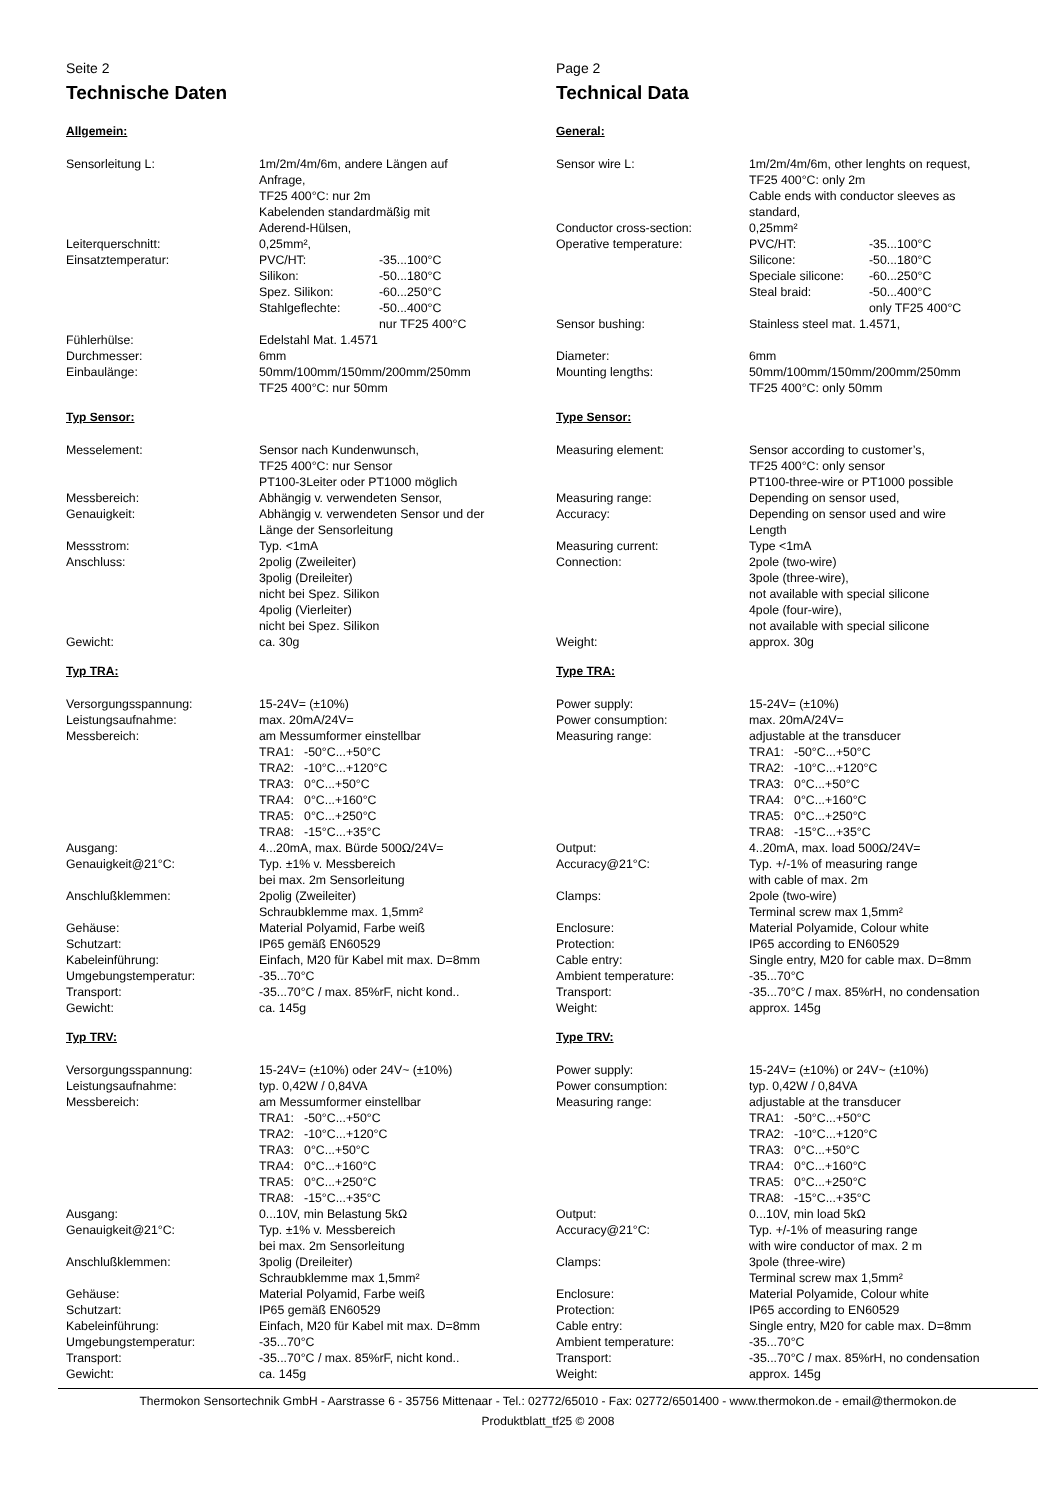Seite 2
Technische Daten
Allgemein:
| Sensorleitung L: | 1m/2m/4m/6m, andere Längen auf Anfrage, TF25 400°C: nur 2m Kabelenden standardmäßig mit Aderend-Hülsen, | |
| Leiterquerschnitt: | 0,25mm², | |
| Einsatztemperatur: | PVC/HT: | -35...100°C |
| | Silikon: | -50...180°C |
| | Spez. Silikon: | -60...250°C |
| | Stahlgeflechte: | -50...400°C nur TF25 400°C |
| Fühlerhülse: | Edelstahl Mat. 1.4571 | |
| Durchmesser: | 6mm | |
| Einbaulänge: | 50mm/100mm/150mm/200mm/250mm TF25 400°C: nur 50mm | |
Typ Sensor:
| Messelement: | Sensor nach Kundenwunsch, TF25 400°C: nur Sensor PT100-3Leiter oder PT1000 möglich |
| Messbereich: | Abhängig v. verwendeten Sensor, |
| Genauigkeit: | Abhängig v. verwendeten Sensor und der Länge der Sensorleitung |
| Messstrom: | Typ. <1mA |
| Anschluss: | 2polig (Zweileiter) 3polig (Dreileiter) nicht bei Spez. Silikon 4polig (Vierleiter) nicht bei Spez. Silikon |
| Gewicht: | ca. 30g |
Typ TRA:
| Versorgungsspannung: | 15-24V= (±10%) |
| Leistungsaufnahme: | max. 20mA/24V= |
| Messbereich: | am Messumformer einstellbar TRA1: -50°C...+50°C TRA2: -10°C...+120°C TRA3: 0°C...+50°C TRA4: 0°C...+160°C TRA5: 0°C...+250°C TRA8: -15°C...+35°C |
| Ausgang: | 4...20mA, max. Bürde 500Ω/24V= |
| Genauigkeit@21°C: | Typ. ±1% v. Messbereich bei max. 2m Sensorleitung |
| Anschlußklemmen: | 2polig (Zweileiter) Schraubklemme max. 1,5mm² |
| Gehäuse: | Material Polyamid, Farbe weiß |
| Schutzart: | IP65 gemäß EN60529 |
| Kabeleinführung: | Einfach, M20 für Kabel mit max. D=8mm |
| Umgebungstemperatur: | -35...70°C |
| Transport: | -35...70°C / max. 85%rF, nicht kond.. |
| Gewicht: | ca. 145g |
Typ TRV:
| Versorgungsspannung: | 15-24V= (±10%) oder 24V~ (±10%) |
| Leistungsaufnahme: | typ. 0,42W / 0,84VA |
| Messbereich: | am Messumformer einstellbar TRA1: -50°C...+50°C TRA2: -10°C...+120°C TRA3: 0°C...+50°C TRA4: 0°C...+160°C TRA5: 0°C...+250°C TRA8: -15°C...+35°C |
| Ausgang: | 0...10V, min Belastung 5kΩ |
| Genauigkeit@21°C: | Typ. ±1% v. Messbereich bei max. 2m Sensorleitung |
| Anschlußklemmen: | 3polig (Dreileiter) Schraubklemme max 1,5mm² |
| Gehäuse: | Material Polyamid, Farbe weiß |
| Schutzart: | IP65 gemäß EN60529 |
| Kabeleinführung: | Einfach, M20 für Kabel mit max. D=8mm |
| Umgebungstemperatur: | -35...70°C |
| Transport: | -35...70°C / max. 85%rF, nicht kond.. |
| Gewicht: | ca. 145g |
Page 2
Technical Data
General:
| Sensor wire L: | 1m/2m/4m/6m, other lenghts on request, TF25 400°C: only 2m Cable ends with conductor sleeves as standard, | |
| Conductor cross-section: | 0,25mm² | |
| Operative temperature: | PVC/HT: | -35...100°C |
| | Silicone: | -50...180°C |
| | Speciale silicone: | -60...250°C |
| | Steal braid: | -50...400°C only TF25 400°C |
| Sensor bushing: | Stainless steel mat. 1.4571, | |
| Diameter: | 6mm | |
| Mounting lengths: | 50mm/100mm/150mm/200mm/250mm TF25 400°C: only 50mm | |
Type Sensor:
| Measuring element: | Sensor according to customer’s, TF25 400°C: only sensor PT100-three-wire or PT1000 possible |
| Measuring range: | Depending on sensor used, |
| Accuracy: | Depending on sensor used and wire Length |
| Measuring current: | Type <1mA |
| Connection: | 2pole (two-wire) 3pole (three-wire), not available with special silicone 4pole (four-wire), not available with special silicone |
| Weight: | approx. 30g |
Type TRA:
| Power supply: | 15-24V= (±10%) |
| Power consumption: | max. 20mA/24V= |
| Measuring range: | adjustable at the transducer TRA1: -50°C...+50°C TRA2: -10°C...+120°C TRA3: 0°C...+50°C TRA4: 0°C...+160°C TRA5: 0°C...+250°C TRA8: -15°C...+35°C |
| Output: | 4..20mA, max. load 500Ω/24V= |
| Accuracy@21°C: | Typ. +/-1% of measuring range with cable of max. 2m |
| Clamps: | 2pole (two-wire) Terminal screw max 1,5mm² |
| Enclosure: | Material Polyamide, Colour white |
| Protection: | IP65 according to EN60529 |
| Cable entry: | Single entry, M20 for cable max. D=8mm |
| Ambient temperature: | -35...70°C |
| Transport: | -35...70°C / max. 85%rH, no condensation |
| Weight: | approx. 145g |
Type TRV:
| Power supply: | 15-24V= (±10%) or 24V~ (±10%) |
| Power consumption: | typ. 0,42W / 0,84VA |
| Measuring range: | adjustable at the transducer TRA1: -50°C...+50°C TRA2: -10°C...+120°C TRA3: 0°C...+50°C TRA4: 0°C...+160°C TRA5: 0°C...+250°C TRA8: -15°C...+35°C |
| Output: | 0...10V, min load 5kΩ |
| Accuracy@21°C: | Typ. +/-1% of measuring range with wire conductor of max. 2 m |
| Clamps: | 3pole (three-wire) Terminal screw max 1,5mm² |
| Enclosure: | Material Polyamide, Colour white |
| Protection: | IP65 according to EN60529 |
| Cable entry: | Single entry, M20 for cable max. D=8mm |
| Ambient temperature: | -35...70°C |
| Transport: | -35...70°C / max. 85%rH, no condensation |
| Weight: | approx. 145g |
Thermokon Sensortechnik GmbH - Aarstrasse 6 - 35756 Mittenaar - Tel.: 02772/65010 - Fax: 02772/6501400 - www.thermokon.de - email@thermokon.de
Produktblatt_tf25 © 2008